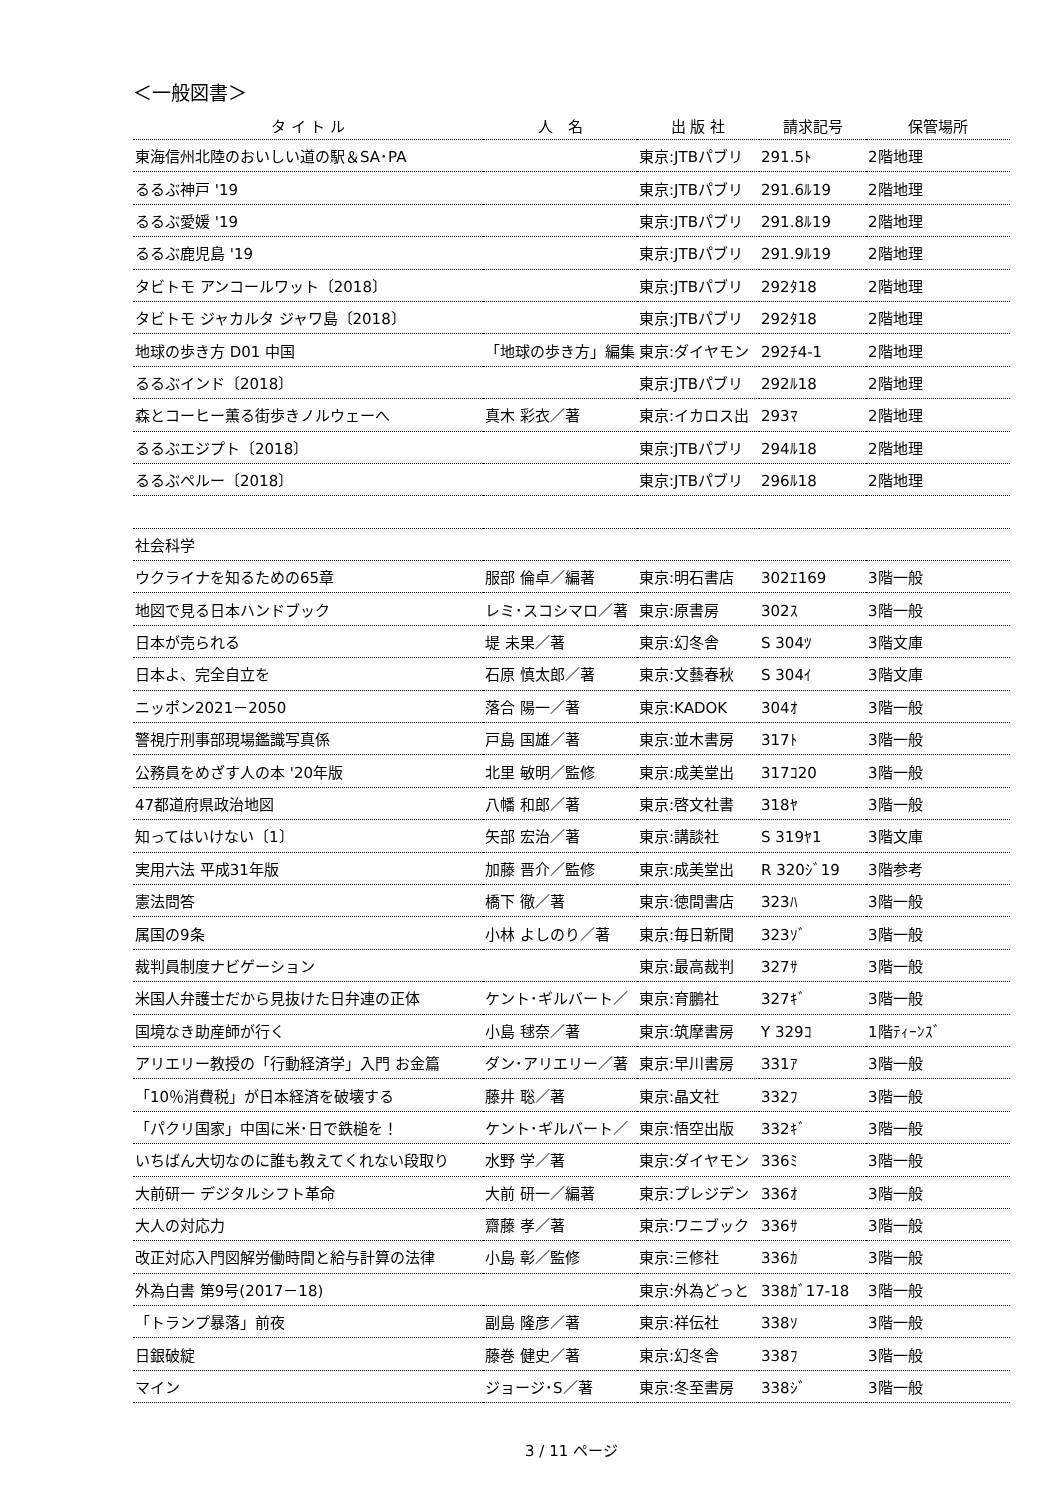＜一般図書＞
| タ イ ト ル | 人 名 | 出 版 社 | 請求記号 | 保管場所 |
| --- | --- | --- | --- | --- |
| 東海信州北陸のおいしい道の駅＆SA･PA | | 東京:JTBパブリ | 291.5ﾄ | 2階地理 |
| るるぶ神戸 '19 | | 東京:JTBパブリ | 291.6ﾙ19 | 2階地理 |
| るるぶ愛媛 '19 | | 東京:JTBパブリ | 291.8ﾙ19 | 2階地理 |
| るるぶ鹿児島 '19 | | 東京:JTBパブリ | 291.9ﾙ19 | 2階地理 |
| タビトモ アンコールワット〔2018〕 | | 東京:JTBパブリ | 292ﾀ18 | 2階地理 |
| タビトモ ジャカルタ ジャワ島〔2018〕 | | 東京:JTBパブリ | 292ﾀ18 | 2階地理 |
| 地球の歩き方 D01 中国 | 「地球の歩き方」編集 | 東京:ダイヤモン | 292ﾁ4-1 | 2階地理 |
| るるぶインド〔2018〕 | | 東京:JTBパブリ | 292ﾙ18 | 2階地理 |
| 森とコーヒー薫る街歩きノルウェーへ | 真木 彩衣／著 | 東京:イカロス出 | 293ﾏ | 2階地理 |
| るるぶエジプト〔2018〕 | | 東京:JTBパブリ | 294ﾙ18 | 2階地理 |
| るるぶペルー〔2018〕 | | 東京:JTBパブリ | 296ﾙ18 | 2階地理 |
| 社会科学 | | | | |
| ウクライナを知るための65章 | 服部 倫卓／編著 | 東京:明石書店 | 302ｴ169 | 3階一般 |
| 地図で見る日本ハンドブック | レミ･スコシマロ／著 | 東京:原書房 | 302ｽ | 3階一般 |
| 日本が売られる | 堤 未果／著 | 東京:幻冬舎 | S 304ﾂ | 3階文庫 |
| 日本よ、完全自立を | 石原 慎太郎／著 | 東京:文藝春秋 | S 304ｲ | 3階文庫 |
| ニッポン2021－2050 | 落合 陽一／著 | 東京:KADOK | 304ｵ | 3階一般 |
| 警視庁刑事部現場鑑識写真係 | 戸島 国雄／著 | 東京:並木書房 | 317ﾄ | 3階一般 |
| 公務員をめざす人の本 '20年版 | 北里 敏明／監修 | 東京:成美堂出 | 317ｺ20 | 3階一般 |
| 47都道府県政治地図 | 八幡 和郎／著 | 東京:啓文社書 | 318ﾔ | 3階一般 |
| 知ってはいけない〔1〕 | 矢部 宏治／著 | 東京:講談社 | S 319ﾔ1 | 3階文庫 |
| 実用六法 平成31年版 | 加藤 晋介／監修 | 東京:成美堂出 | R 320ｼﾞ19 | 3階参考 |
| 憲法問答 | 橋下 徹／著 | 東京:徳間書店 | 323ﾊ | 3階一般 |
| 属国の9条 | 小林 よしのり／著 | 東京:毎日新聞 | 323ｿﾞ | 3階一般 |
| 裁判員制度ナビゲーション | | 東京:最高裁判 | 327ｻ | 3階一般 |
| 米国人弁護士だから見抜けた日弁連の正体 | ケント･ギルバート／ | 東京:育鵬社 | 327ｷﾞ | 3階一般 |
| 国境なき助産師が行く | 小島 毬奈／著 | 東京:筑摩書房 | Y 329ｺ | 1階ﾃｨｰﾝｽﾞ |
| アリエリー教授の「行動経済学」入門 お金篇 | ダン･アリエリー／著 | 東京:早川書房 | 331ｱ | 3階一般 |
| 「10％消費税」が日本経済を破壊する | 藤井 聡／著 | 東京:晶文社 | 332ﾌ | 3階一般 |
| 「パクリ国家」中国に米･日で鉄槌を！ | ケント･ギルバート／ | 東京:悟空出版 | 332ｷﾞ | 3階一般 |
| いちばん大切なのに誰も教えてくれない段取り | 水野 学／著 | 東京:ダイヤモン | 336ﾐ | 3階一般 |
| 大前研一 デジタルシフト革命 | 大前 研一／編著 | 東京:プレジデン | 336ｵ | 3階一般 |
| 大人の対応力 | 齋藤 孝／著 | 東京:ワニブック | 336ｻ | 3階一般 |
| 改正対応入門図解労働時間と給与計算の法律 | 小島 彰／監修 | 東京:三修社 | 336ｶ | 3階一般 |
| 外為白書 第9号(2017－18) | | 東京:外為どっと | 338ｶﾞ17-18 | 3階一般 |
| 「トランプ暴落」前夜 | 副島 隆彦／著 | 東京:祥伝社 | 338ｿ | 3階一般 |
| 日銀破綻 | 藤巻 健史／著 | 東京:幻冬舎 | 338ﾌ | 3階一般 |
| マイン | ジョージ･S／著 | 東京:冬至書房 | 338ｼﾞ | 3階一般 |
3 / 11 ページ